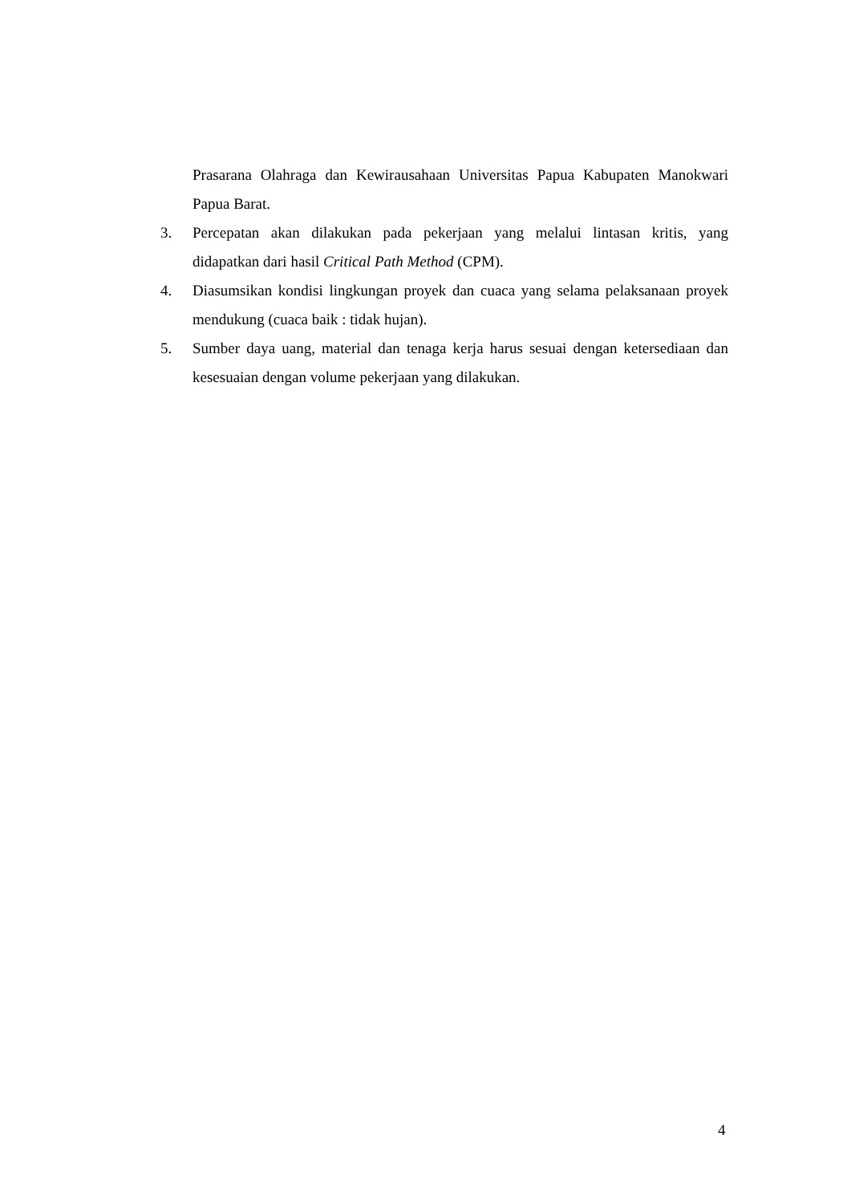Prasarana Olahraga dan Kewirausahaan Universitas Papua Kabupaten Manokwari Papua Barat.
3. Percepatan akan dilakukan pada pekerjaan yang melalui lintasan kritis, yang didapatkan dari hasil Critical Path Method (CPM).
4. Diasumsikan kondisi lingkungan proyek dan cuaca yang selama pelaksanaan proyek mendukung (cuaca baik : tidak hujan).
5. Sumber daya uang, material dan tenaga kerja harus sesuai dengan ketersediaan dan kesesuaian dengan volume pekerjaan yang dilakukan.
4